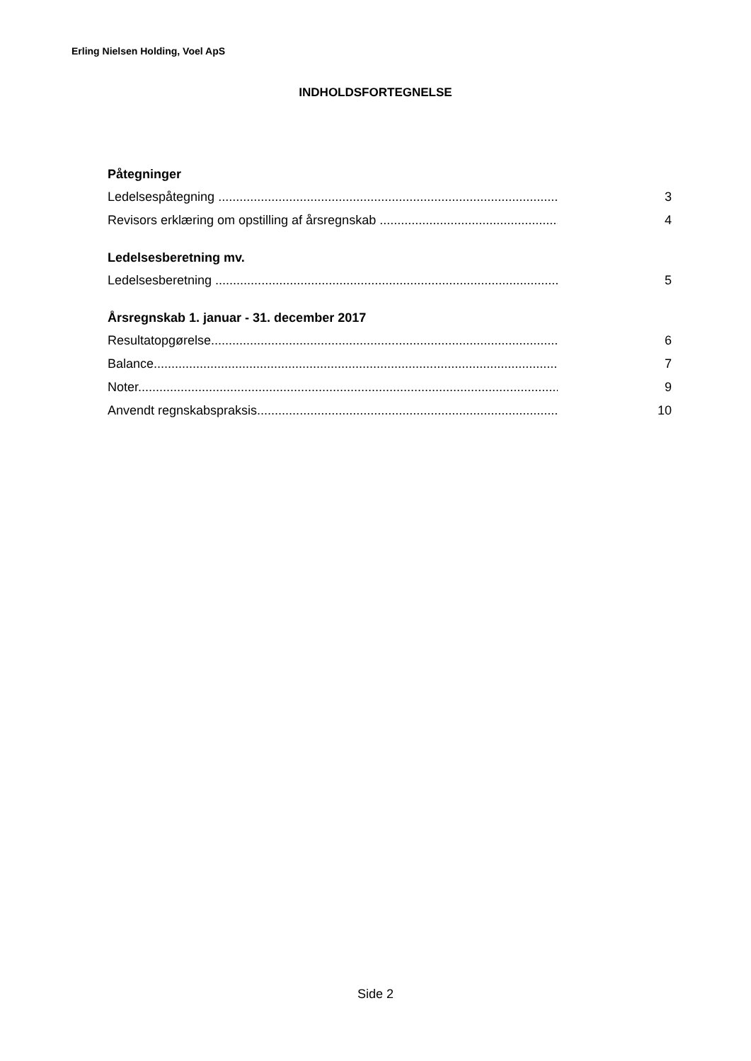Erling Nielsen Holding, Voel ApS
INDHOLDSFORTEGNELSE
Påtegninger
Ledelsespåtegning ........................................................................................................ 3
Revisors erklæring om opstilling af årsregnskab ......................................................... 4
Ledelsesberetning mv.
Ledelsesberetning ........................................................................................................ 5
Årsregnskab 1. januar - 31. december 2017
Resultatopgørelse........................................................................................................... 6
Balance........................................................................................................................... 7
Noter............................................................................................................................... 9
Anvendt regnskabspraksis.............................................................................................. 10
Side 2